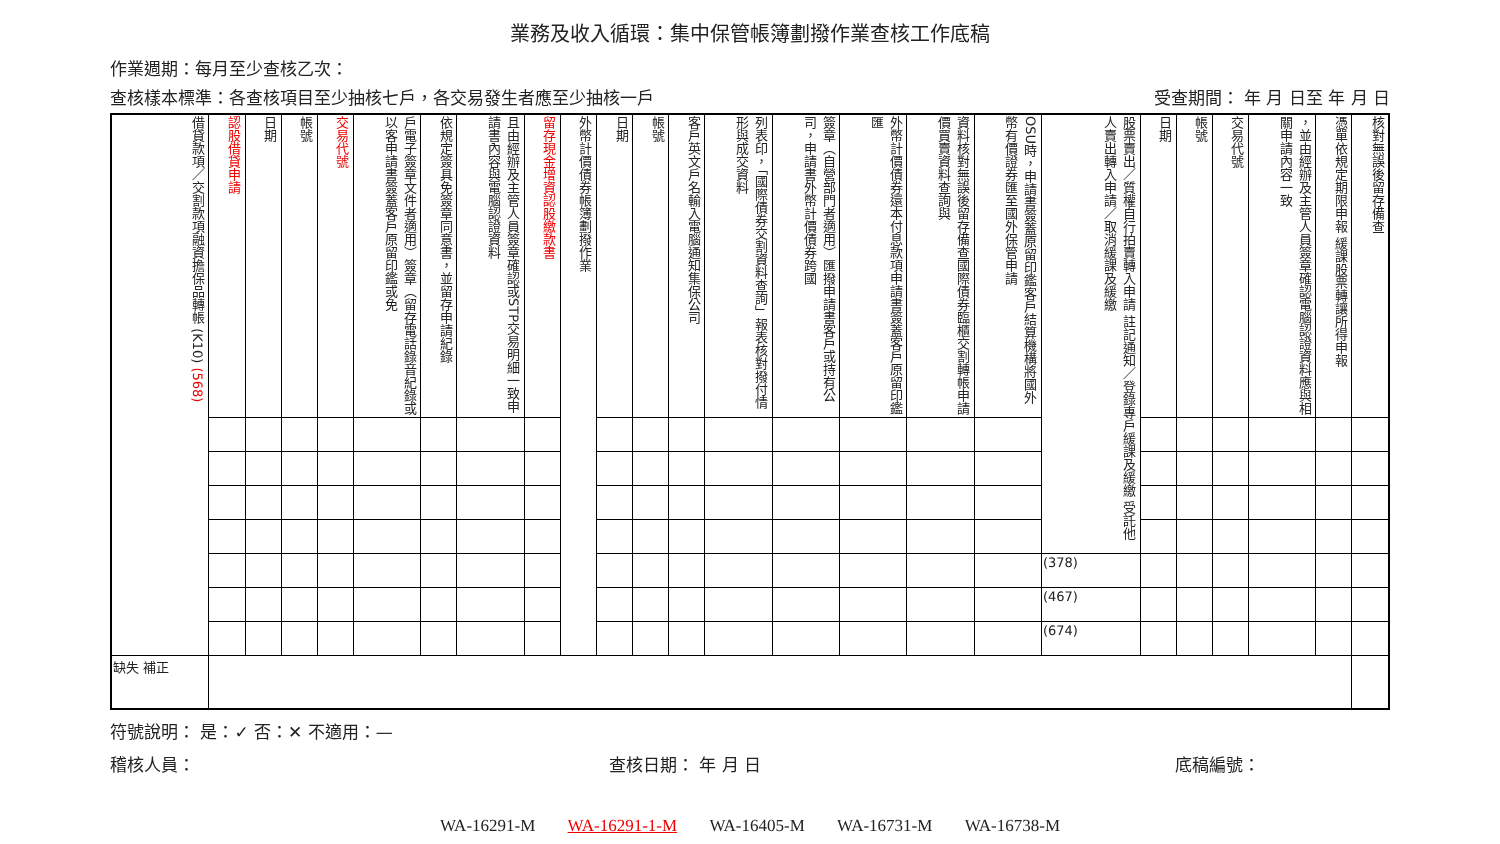業務及收入循環：集中保管帳簿劃撥作業查核工作底稿
作業週期：每月至少查核乙次：
查核樣本標準：各查核項目至少抽核七戶，各交易發生者應至少抽核一戶 受查期間： 年 月 日至 年 月 日
| 借貸款項／交割款項融資擔保品轉帳 (K10) (568) | 認股借貸申請 | 日期 | 帳號 | 交易代號 | 戶電子簽章文件者適用）簽章（留存電話錄音紀錄或以客申請書簽蓋客戶原留印鑑或免 | 依規定簽具免簽章同意書，並留存申請紀錄 | 且由經辦及主管人員簽章確認或STP交易明細一致申請書內容與電腦認證資料 | 留存現金增資認股繳款書 | 外幣計價債券帳簿劃撥作業 | 日期 | 帳號 | 客戶英文戶名輸入電腦通知集保公司 | 列表印，「國際債券交割資料查詢」報表核對撥付情形與成交資料 | 簽章（自營部門者適用）匯撥申請書客戶或持有公司，申請書外幣計價債券跨國 | 外幣計價債券還本付息款項申請書簽蓋客戶原留印鑑匯 | 資料核對無誤後留存備查國際債券臨櫃交割轉帳申請價買賣資料查詢與 | OSU時，申請書簽蓋原留印鑑客戶結算機構將國外幣有價證券匯至國外保管申請 | 股票賣出／質權自行拍賣轉入申請 註記通知／登錄專戶緩課及緩繳 受託他人賣出轉入申請／取消緩課及緩繳 | 日期 | 帳號 | 交易代號 | ，並由經辦及主管人員簽章確認電腦認證資料應與相關申請內容一致 | 憑單依規定期限申報 緩課股票轉讓所得申報 | 核對無誤後留存備查 |
| --- | --- | --- | --- | --- | --- | --- | --- | --- | --- | --- | --- | --- | --- | --- | --- | --- | --- | --- | --- | --- | --- | --- | --- | --- |
| | | | | | | | | | | | | | | | | | | (378) | | | | | | |
| | | | | | | | | | | | | | | | | | | (467) | | | | | | |
| | | | | | | | | | | | | | | | | | | (674) | | | | | | |
| 缺失 補正 | | | | | | | | | | | | | | | | | | | | | | | | |
符號說明： 是：✓ 否：✕ 不適用：—
稽核人員： 查核日期： 年 月 日 底稿編號：
WA-16291-M WA-16291-1-M WA-16405-M WA-16731-M WA-16738-M